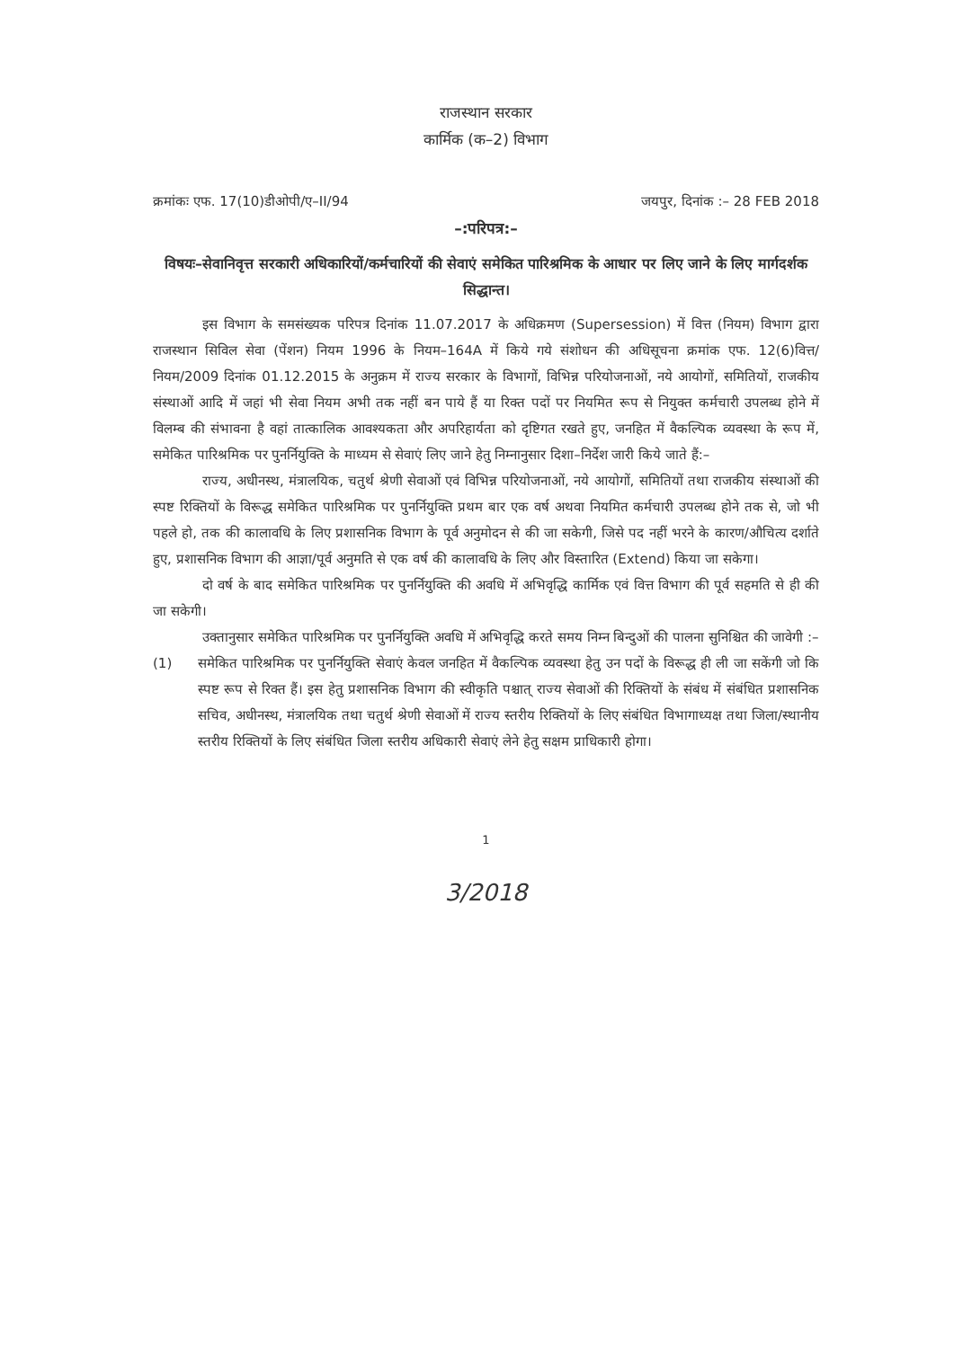राजस्थान सरकार
कार्मिक (क–2) विभाग
क्रमांकः एफ. 17(10)डीओपी/ए–II/94
जयपुर, दिनांक :– 28 FEB 2018
–:परिपत्र:–
विषयः–सेवानिवृत्त सरकारी अधिकारियों/कर्मचारियों की सेवाएं समेकित पारिश्रमिक के आधार पर लिए जाने के लिए मार्गदर्शक सिद्धान्त।
इस विभाग के समसंख्यक परिपत्र दिनांक 11.07.2017 के अधिक्रमण (Supersession) में वित्त (नियम) विभाग द्वारा राजस्थान सिविल सेवा (पेंशन) नियम 1996 के नियम–164A में किये गये संशोधन की अधिसूचना क्रमांक एफ. 12(6)वित्त/नियम/2009 दिनांक 01.12.2015 के अनुक्रम में राज्य सरकार के विभागों, विभिन्न परियोजनाओं, नये आयोगों, समितियों, राजकीय संस्थाओं आदि में जहां भी सेवा नियम अभी तक नहीं बन पाये हैं या रिक्त पदों पर नियमित रूप से नियुक्त कर्मचारी उपलब्ध होने में विलम्ब की संभावना है वहां तात्कालिक आवश्यकता और अपरिहार्यता को दृष्टिगत रखते हुए, जनहित में वैकल्पिक व्यवस्था के रूप में, समेकित पारिश्रमिक पर पुनर्नियुक्ति के माध्यम से सेवाएं लिए जाने हेतु निम्नानुसार दिशा–निर्देश जारी किये जाते हैं:–
राज्य, अधीनस्थ, मंत्रालयिक, चतुर्थ श्रेणी सेवाओं एवं विभिन्न परियोजनाओं, नये आयोगों, समितियों तथा राजकीय संस्थाओं की स्पष्ट रिक्तियों के विरूद्ध समेकित पारिश्रमिक पर पुनर्नियुक्ति प्रथम बार एक वर्ष अथवा नियमित कर्मचारी उपलब्ध होने तक से, जो भी पहले हो, तक की कालावधि के लिए प्रशासनिक विभाग के पूर्व अनुमोदन से की जा सकेगी, जिसे पद नहीं भरने के कारण/औचित्य दर्शाते हुए, प्रशासनिक विभाग की आज्ञा/पूर्व अनुमति से एक वर्ष की कालावधि के लिए और विस्तारित (Extend) किया जा सकेगा।
दो वर्ष के बाद समेकित पारिश्रमिक पर पुनर्नियुक्ति की अवधि में अभिवृद्धि कार्मिक एवं वित्त विभाग की पूर्व सहमति से ही की जा सकेगी।
उक्तानुसार समेकित पारिश्रमिक पर पुनर्नियुक्ति अवधि में अभिवृद्धि करते समय निम्न बिन्दुओं की पालना सुनिश्चित की जावेगी :–
(1) समेकित पारिश्रमिक पर पुनर्नियुक्ति सेवाएं केवल जनहित में वैकल्पिक व्यवस्था हेतु उन पदों के विरूद्ध ही ली जा सकेंगी जो कि स्पष्ट रूप से रिक्त हैं। इस हेतु प्रशासनिक विभाग की स्वीकृति पश्चात् राज्य सेवाओं की रिक्तियों के संबंध में संबंधित प्रशासनिक सचिव, अधीनस्थ, मंत्रालयिक तथा चतुर्थ श्रेणी सेवाओं में राज्य स्तरीय रिक्तियों के लिए संबंधित विभागाध्यक्ष तथा जिला/स्थानीय स्तरीय रिक्तियों के लिए संबंधित जिला स्तरीय अधिकारी सेवाएं लेने हेतु सक्षम प्राधिकारी होगा।
1
3/2018